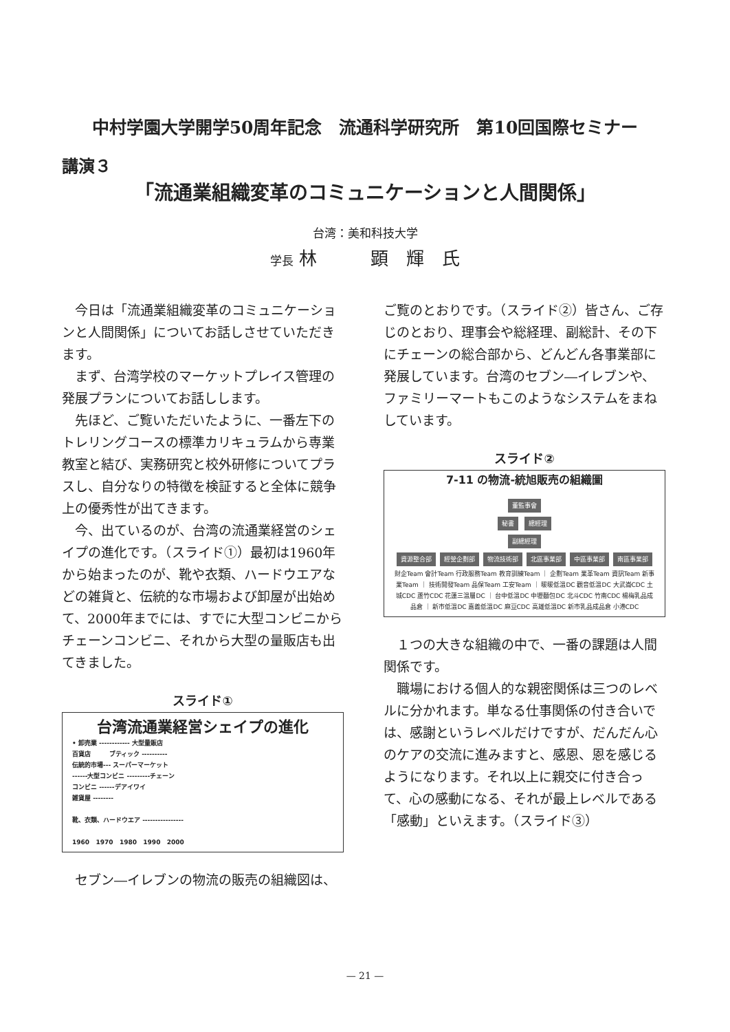中村学園大学開学50周年記念　流通科学研究所　第10回国際セミナー
講演３
「流通業組織変革のコミュニケーションと人間関係」
台湾：美和科技大学
学長 林　　　顕　輝　氏
今日は「流通業組織変革のコミュニケーションと人間関係」についてお話しさせていただきます。
まず、台湾学校のマーケットプレイス管理の発展プランについてお話しします。
先ほど、ご覧いただいたように、一番左下のトレリングコースの標準カリキュラムから専業教室と結び、実務研究と校外研修についてプラスし、自分なりの特徴を検証すると全体に競争上の優秀性が出てきます。
今、出ているのが、台湾の流通業経営のシェイプの進化です。（スライド①）最初は1960年から始まったのが、靴や衣類、ハードウエアなどの雑貨と、伝統的な市場および卸屋が出始めて、2000年までには、すでに大型コンビニからチェーンコンビニ、それから大型の量販店も出てきました。
スライド①
台湾流通業経営シェイプの進化
• 卸売業 ------------ 大型量販店
百貨店　　　ブティック ----------
伝統的市場--- スーパーマーケット
------大型コンビニ ---------チェーン
コンビニ ------デアイワイ
雑貨屋 --------
靴、衣類、ハードウエア ----------------
1960 1970 1980 1990 2000
セブン―イレブンの物流の販売の組織図は、
ご覧のとおりです。（スライド②）皆さん、ご存じのとおり、理事会や総経理、副総計、その下にチェーンの総合部から、どんどん各事業部に発展しています。台湾のセブン―イレブンや、ファミリーマートもこのようなシステムをまねしています。
スライド②
7-11 の物流-統旭販売の組織圖
董監事會
秘書 總經理
副總經理
資源整合部 經營企劃部 物流技術部 北區事業部 中區事業部 南區事業部
財企Team 會計Team 行政服務Team 教育訓練Team ｜ 企劃Team 業革Team 資訊Team 新事業Team ｜ 技術開發Team 品保Team 工安Team ｜ 暖暖低溫DC 觀音低溫DC 大武崙CDC 土城CDC 蘆竹CDC 花蓮三溫層DC ｜ 台中低溫DC 中壢麵包DC 北斗CDC 竹南CDC 楊梅乳品成品倉 ｜ 新市低溫DC 嘉義低溫DC 麻豆CDC 高雄低溫DC 新市乳品成品倉 小港CDC
１つの大きな組織の中で、一番の課題は人間関係です。
職場における個人的な親密関係は三つのレベルに分かれます。単なる仕事関係の付き合いでは、感謝というレベルだけですが、だんだん心のケアの交流に進みますと、感恩、恩を感じるようになります。それ以上に親交に付き合って、心の感動になる、それが最上レベルである「感動」といえます。（スライド③）
— 21 —